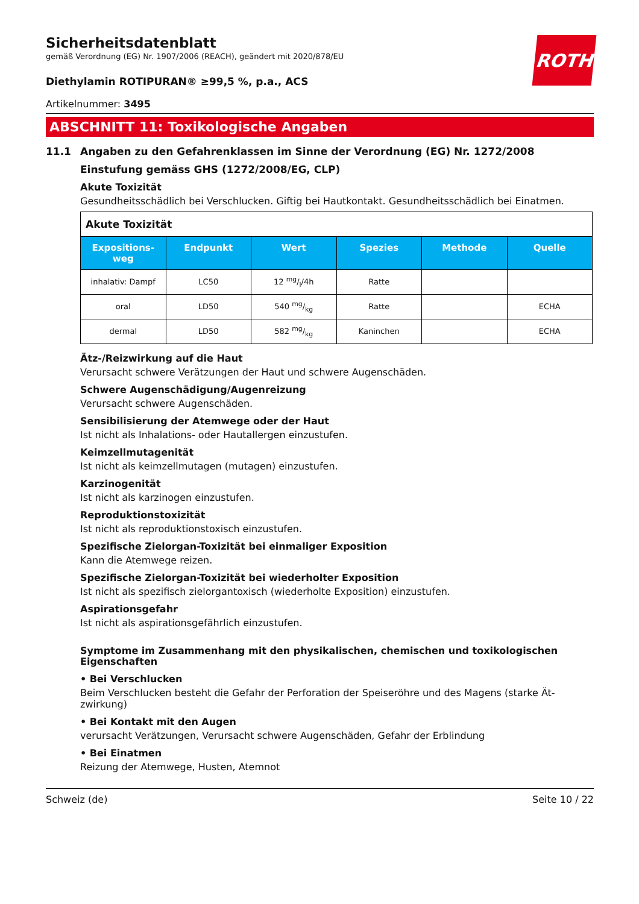ROTH
Sicherheitsdatenblatt
gemäß Verordnung (EG) Nr. 1907/2006 (REACH), geändert mit 2020/878/EU
Diethylamin ROTIPURAN® ≥99,5 %, p.a., ACS
Artikelnummer: 3495
ABSCHNITT 11: Toxikologische Angaben
11.1 Angaben zu den Gefahrenklassen im Sinne der Verordnung (EG) Nr. 1272/2008
Einstufung gemäss GHS (1272/2008/EG, CLP)
Akute Toxizität
Gesundheitsschädlich bei Verschlucken. Giftig bei Hautkontakt. Gesundheitsschädlich bei Einatmen.
| Akute Toxizität | | | | | |
| --- | --- | --- | --- | --- | --- |
| Expositions- weg | Endpunkt | Wert | Spezies | Methode | Quelle |
| inhalativ: Dampf | LC50 | 12 mg/l/4h | Ratte | | |
| oral | LD50 | 540 mg/kg | Ratte | | ECHA |
| dermal | LD50 | 582 mg/kg | Kaninchen | | ECHA |
Ätz-/Reizwirkung auf die Haut
Verursacht schwere Verätzungen der Haut und schwere Augenschäden.
Schwere Augenschädigung/Augenreizung
Verursacht schwere Augenschäden.
Sensibilisierung der Atemwege oder der Haut
Ist nicht als Inhalations- oder Hautallergen einzustufen.
Keimzellmutagenität
Ist nicht als keimzellmutagen (mutagen) einzustufen.
Karzinogenität
Ist nicht als karzinogen einzustufen.
Reproduktionstoxizität
Ist nicht als reproduktionstoxisch einzustufen.
Spezifische Zielorgan-Toxizität bei einmaliger Exposition
Kann die Atemwege reizen.
Spezifische Zielorgan-Toxizität bei wiederholter Exposition
Ist nicht als spezifisch zielorgantoxisch (wiederholte Exposition) einzustufen.
Aspirationsgefahr
Ist nicht als aspirationsgefährlich einzustufen.
Symptome im Zusammenhang mit den physikalischen, chemischen und toxikologischen Eigenschaften
• Bei Verschlucken
Beim Verschlucken besteht die Gefahr der Perforation der Speiseröhre und des Magens (starke Ät-zwirkung)
• Bei Kontakt mit den Augen
verursacht Verätzungen, Verursacht schwere Augenschäden, Gefahr der Erblindung
• Bei Einatmen
Reizung der Atemwege, Husten, Atemnot
Schweiz (de) Seite 10 / 22